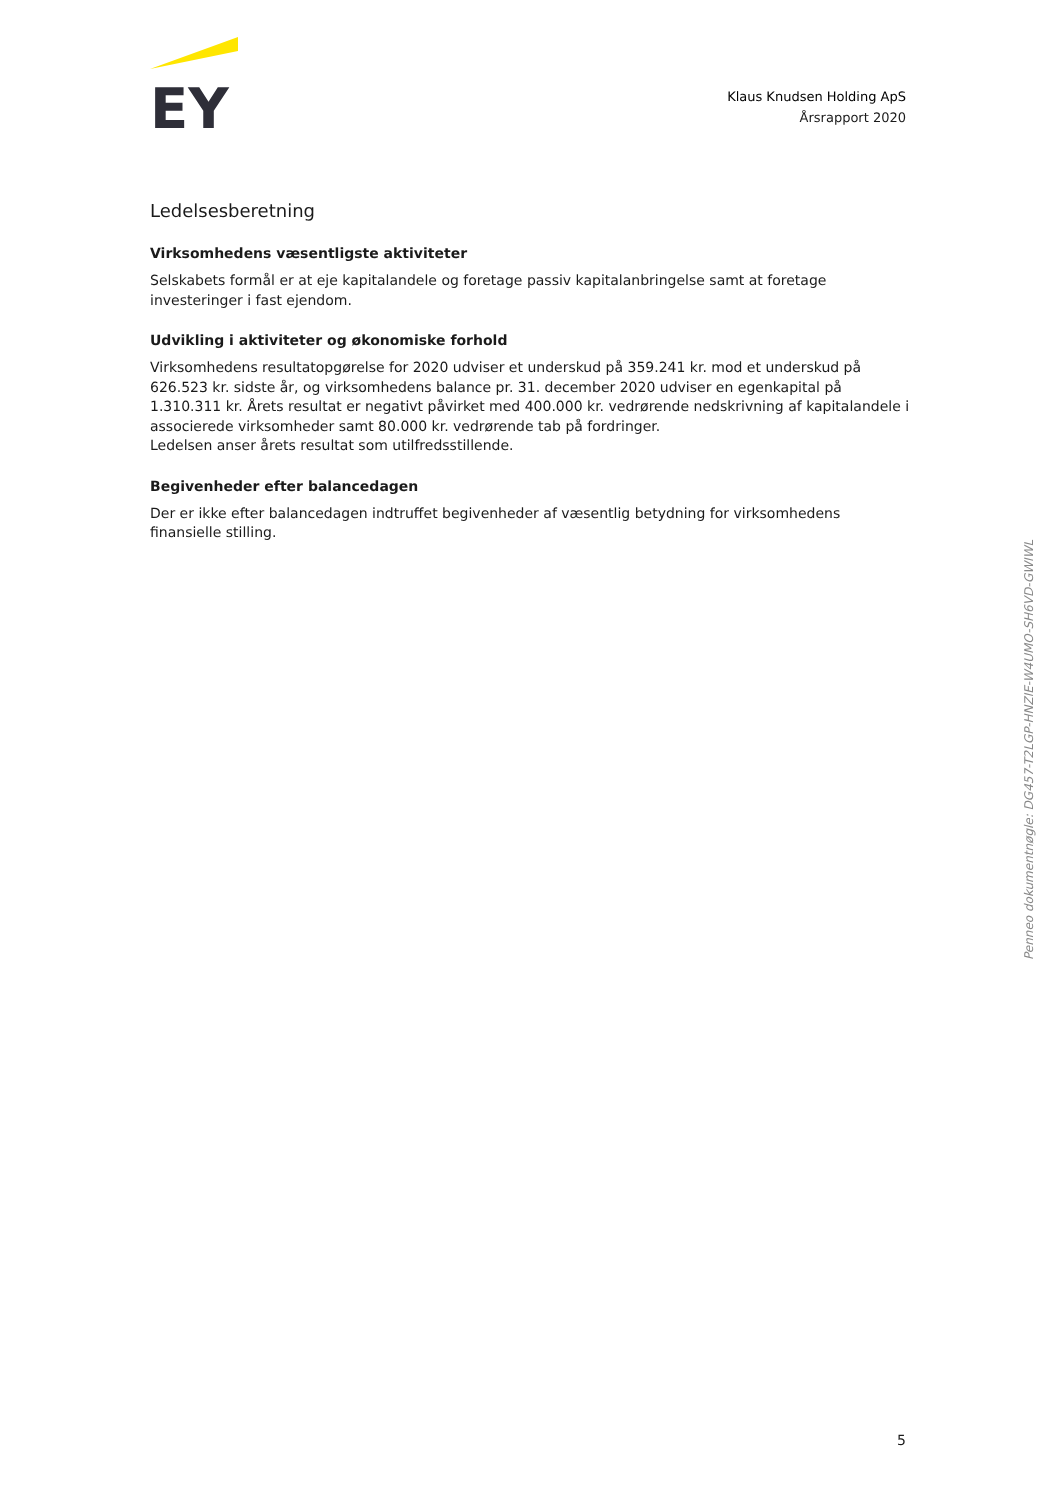EY
Klaus Knudsen Holding ApS
Årsrapport 2020
Ledelsesberetning
Virksomhedens væsentligste aktiviteter
Selskabets formål er at eje kapitalandele og foretage passiv kapitalanbringelse samt at foretage investeringer i fast ejendom.
Udvikling i aktiviteter og økonomiske forhold
Virksomhedens resultatopgørelse for 2020 udviser et underskud på 359.241 kr. mod et underskud på 626.523 kr. sidste år, og virksomhedens balance pr. 31. december 2020 udviser en egenkapital på 1.310.311 kr. Årets resultat er negativt påvirket med 400.000 kr. vedrørende nedskrivning af kapitalandele i associerede virksomheder samt 80.000 kr. vedrørende tab på fordringer.
Ledelsen anser årets resultat som utilfredsstillende.
Begivenheder efter balancedagen
Der er ikke efter balancedagen indtruffet begivenheder af væsentlig betydning for virksomhedens finansielle stilling.
Penneo dokumentnøgle: DG457-T2LGP-HNZIE-W4UMO-SH6VD-GWIWL
5